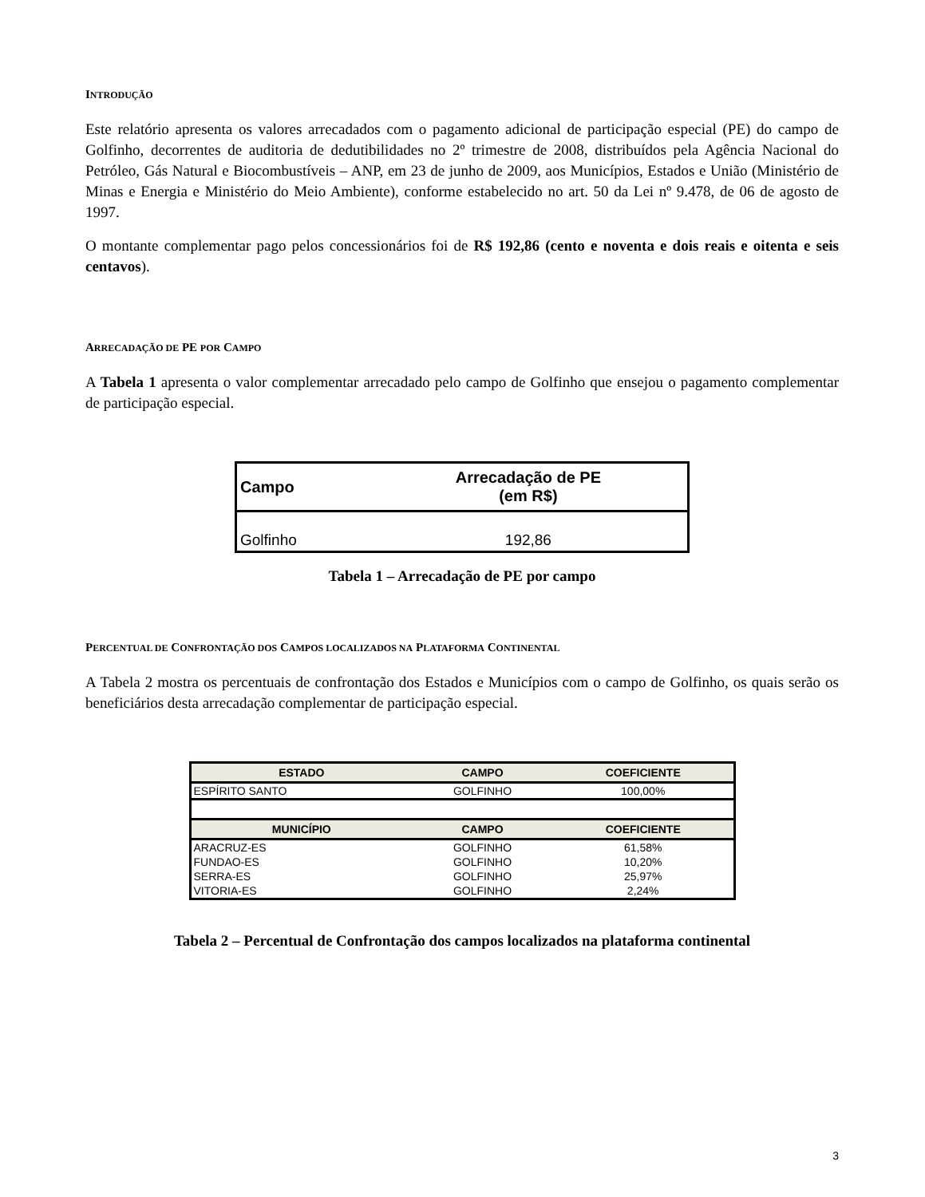INTRODUÇÃO
Este relatório apresenta os valores arrecadados com o pagamento adicional de participação especial (PE) do campo de Golfinho, decorrentes de auditoria de dedutibilidades no 2º trimestre de 2008, distribuídos pela Agência Nacional do Petróleo, Gás Natural e Biocombustíveis – ANP, em 23 de junho de 2009, aos Municípios, Estados e União (Ministério de Minas e Energia e Ministério do Meio Ambiente), conforme estabelecido no art. 50 da Lei nº 9.478, de 06 de agosto de 1997.
O montante complementar pago pelos concessionários foi de R$ 192,86 (cento e noventa e dois reais e oitenta e seis centavos).
ARRECADAÇÃO DE PE POR CAMPO
A Tabela 1 apresenta o valor complementar arrecadado pelo campo de Golfinho que ensejou o pagamento complementar de participação especial.
| Campo | Arrecadação de PE (em R$) |
| --- | --- |
| Golfinho | 192,86 |
Tabela 1 – Arrecadação de PE por campo
PERCENTUAL DE CONFRONTAÇÃO DOS CAMPOS LOCALIZADOS NA PLATAFORMA CONTINENTAL
A Tabela 2 mostra os percentuais de confrontação dos Estados e Municípios com o campo de Golfinho, os quais serão os beneficiários desta arrecadação complementar de participação especial.
| ESTADO | CAMPO | COEFICIENTE |
| --- | --- | --- |
| ESPÍRITO SANTO | GOLFINHO | 100,00% |
| MUNICÍPIO | CAMPO | COEFICIENTE |
| ARACRUZ-ES | GOLFINHO | 61,58% |
| FUNDAO-ES | GOLFINHO | 10,20% |
| SERRA-ES | GOLFINHO | 25,97% |
| VITORIA-ES | GOLFINHO | 2,24% |
Tabela 2 – Percentual de Confrontação dos campos localizados na plataforma continental
3